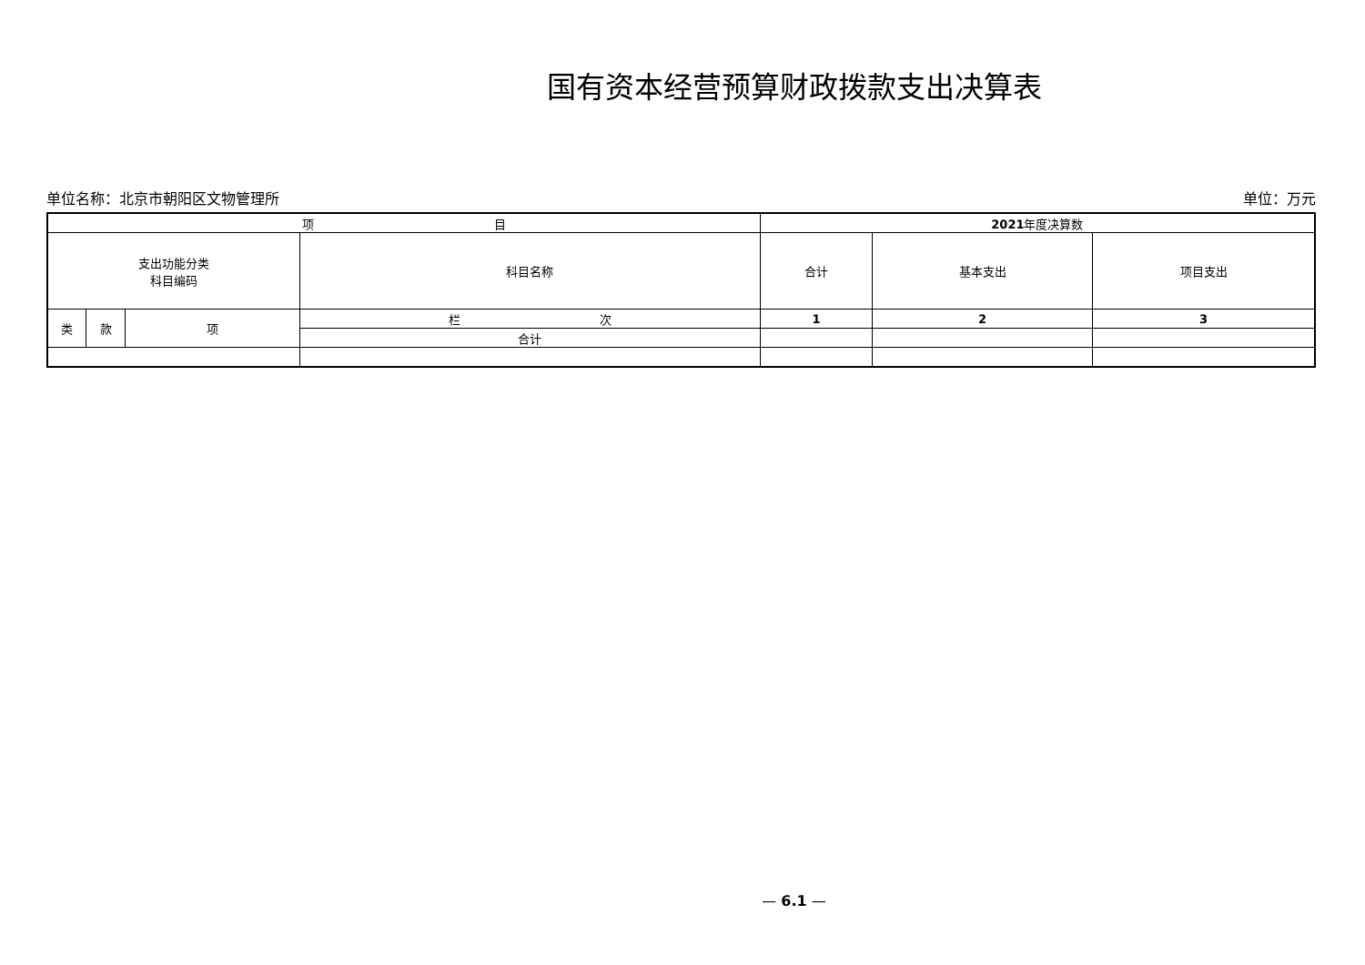国有资本经营预算财政拨款支出决算表
单位名称：北京市朝阳区文物管理所 单位：万元
| 项 目 | | | | 2021 年度决算数 | | |
| --- | --- | --- | --- | --- | --- | --- |
| 支出功能分类 科目编码 | | | 科目名称 | 合计 | 基本支出 | 项目支出 |
| 类 | 款 | 项 | 栏 次 | 1 | 2 | 3 |
| | | | 合计 | | | |
— 6.1 —